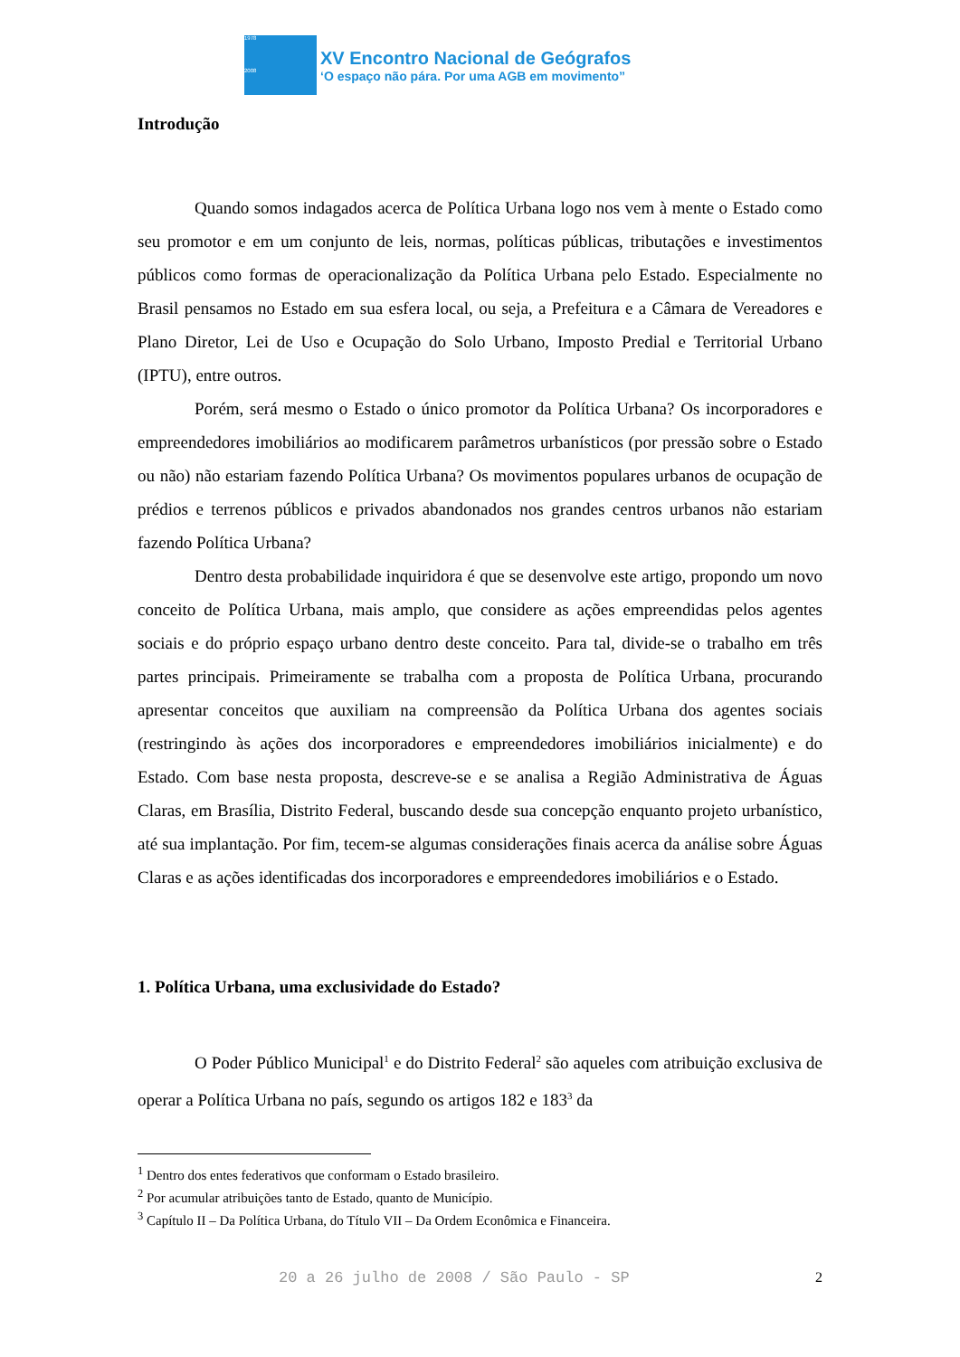1978
2008
XV Encontro Nacional de Geógrafos
‘O espaço não pára. Por uma AGB em movimento”
Introdução
Quando somos indagados acerca de Política Urbana logo nos vem à mente o Estado como seu promotor e em um conjunto de leis, normas, políticas públicas, tributações e investimentos públicos como formas de operacionalização da Política Urbana pelo Estado. Especialmente no Brasil pensamos no Estado em sua esfera local, ou seja, a Prefeitura e a Câmara de Vereadores e Plano Diretor, Lei de Uso e Ocupação do Solo Urbano, Imposto Predial e Territorial Urbano (IPTU), entre outros.
Porém, será mesmo o Estado o único promotor da Política Urbana? Os incorporadores e empreendedores imobiliários ao modificarem parâmetros urbanísticos (por pressão sobre o Estado ou não) não estariam fazendo Política Urbana? Os movimentos populares urbanos de ocupação de prédios e terrenos públicos e privados abandonados nos grandes centros urbanos não estariam fazendo Política Urbana?
Dentro desta probabilidade inquiridora é que se desenvolve este artigo, propondo um novo conceito de Política Urbana, mais amplo, que considere as ações empreendidas pelos agentes sociais e do próprio espaço urbano dentro deste conceito. Para tal, divide-se o trabalho em três partes principais. Primeiramente se trabalha com a proposta de Política Urbana, procurando apresentar conceitos que auxiliam na compreensão da Política Urbana dos agentes sociais (restringindo às ações dos incorporadores e empreendedores imobiliários inicialmente) e do Estado. Com base nesta proposta, descreve-se e se analisa a Região Administrativa de Águas Claras, em Brasília, Distrito Federal, buscando desde sua concepção enquanto projeto urbanístico, até sua implantação. Por fim, tecem-se algumas considerações finais acerca da análise sobre Águas Claras e as ações identificadas dos incorporadores e empreendedores imobiliários e o Estado.
1. Política Urbana, uma exclusividade do Estado?
O Poder Público Municipal<sup>1</sup> e do Distrito Federal<sup>2</sup> são aqueles com atribuição exclusiva de operar a Política Urbana no país, segundo os artigos 182 e 183<sup>3</sup> da
<sup>1</sup> Dentro dos entes federativos que conformam o Estado brasileiro.
<sup>2</sup> Por acumular atribuições tanto de Estado, quanto de Município.
<sup>3</sup> Capítulo II – Da Política Urbana, do Título VII – Da Ordem Econômica e Financeira.
20 a 26 julho de 2008 / São Paulo - SP 2